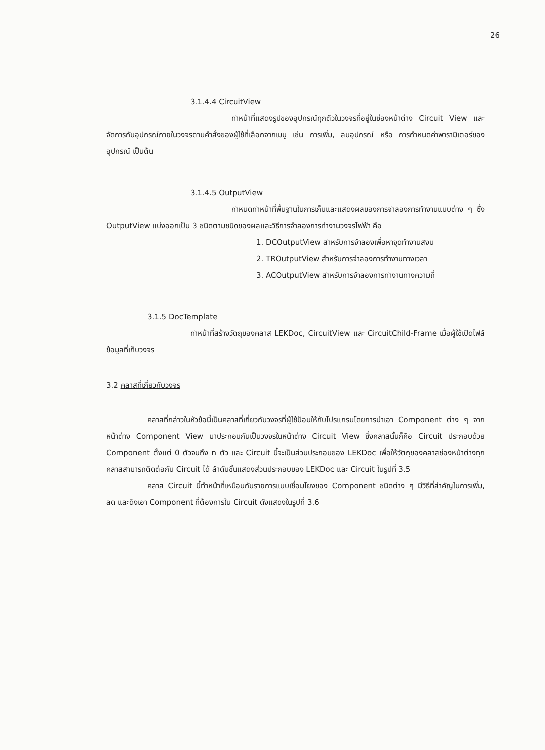26
3.1.4.4 CircuitView
ทำหน้าที่แสดงรูปของอุปกรณ์ทุกตัวในวงจรที่อยู่ในช่องหน้าต่าง Circuit View และจัดการกับอุปกรณ์ภายในวงจรตามคำสั่งของผู้ใช้ที่เลือกจากเมนู เช่น การเพิ่ม, ลบอุปกรณ์ หรือ การกำหนดค่าพารามิเตอร์ของอุปกรณ์ เป็นต้น
3.1.4.5 OutputView
กำหนดทำหน้าที่พื้นฐานในการเก็บและแสดงผลของการจำลองการทำงานแบบต่าง ๆ ซึ่ง OutputView แบ่งออกเป็น 3 ชนิดตามชนิดของผลและวิธีการจำลองการทำงานวงจรไฟฟ้า คือ
1. DCOutputView สำหรับการจำลองเพื่อหาจุดทำงานสงบ
2. TROutputView สำหรับการจำลองการทำงานทางเวลา
3. ACOutputView สำหรับการจำลองการทำงานทางความถี่
3.1.5 DocTemplate
ทำหน้าที่สร้างวัตถุของคลาส LEKDoc, CircuitView และ CircuitChild-Frame เมื่อผู้ใช้เปิดไฟล์ข้อมูลที่เก็บวงจร
3.2 คลาสที่เกี่ยวกับวงจร
คลาสที่กล่าวในหัวข้อนี้เป็นคลาสที่เกี่ยวกับวงจรที่ผู้ใช้ป้อนให้กับโปรแกรมโดยการนำเอา Component ต่าง ๆ จากหน้าต่าง Component View มาประกอบกันเป็นวงจรในหน้าต่าง Circuit View ซึ่งคลาสนั้นก็คือ Circuit ประกอบด้วย Component ตั้งแต่ 0 ตัวจนถึง n ตัว และ Circuit นี้จะเป็นส่วนประกอบของ LEKDoc เพื่อให้วัตถุของคลาสช่องหน้าต่างทุกคลาสสามารถติดต่อกับ Circuit ได้ ลำดับชั้นแสดงส่วนประกอบของ LEKDoc และ Circuit ในรูปที่ 3.5
คลาส Circuit นี้ทำหน้าที่เหมือนกับรายการแบบเชื่อมโยงของ Component ชนิดต่าง ๆ มีวิธีที่สำคัญในการเพิ่ม, ลด และดึงเอา Component ที่ต้องการใน Circuit ดังแสดงในรูปที่ 3.6